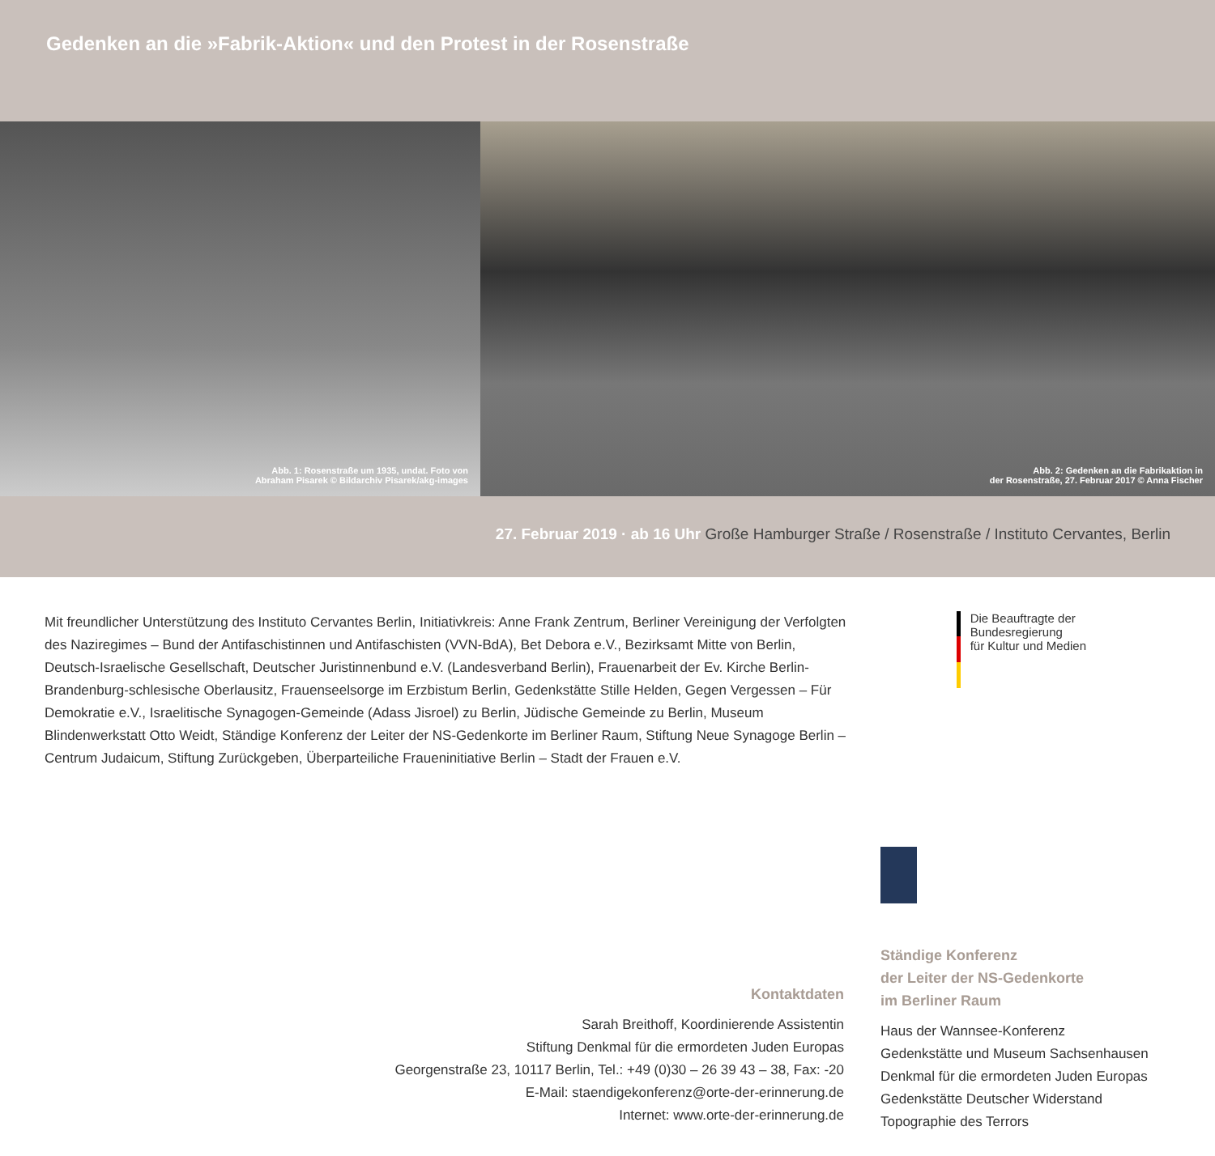Gedenken an die »Fabrik-Aktion« und den Protest in der Rosenstraße
Abb. 1: Rosenstraße um 1935, undat. Foto von
Abraham Pisarek © Bildarchiv Pisarek/akg-images
Abb. 2: Gedenken an die Fabrikaktion in
der Rosenstraße, 27. Februar 2017 © Anna Fischer
27. Februar 2019 · ab 16 Uhr Große Hamburger Straße / Rosenstraße / Instituto Cervantes, Berlin
Mit freundlicher Unterstützung des Instituto Cervantes Berlin, Initiativkreis: Anne Frank Zentrum, Berliner Vereinigung der Verfolgten des Naziregimes – Bund der Antifaschistinnen und Antifaschisten (VVN-BdA), Bet Debora e.V., Bezirksamt Mitte von Berlin, Deutsch-Israelische Gesellschaft, Deutscher Juristinnenbund e.V. (Landesverband Berlin), Frauenarbeit der Ev. Kirche Berlin-Brandenburg-schlesische Oberlausitz, Frauenseelsorge im Erzbistum Berlin, Gedenkstätte Stille Helden, Gegen Vergessen – Für Demokratie e.V., Israelitische Synagogen-Gemeinde (Adass Jisroel) zu Berlin, Jüdische Gemeinde zu Berlin, Museum Blindenwerkstatt Otto Weidt, Ständige Konferenz der Leiter der NS-Gedenkorte im Berliner Raum, Stiftung Neue Synagoge Berlin – Centrum Judaicum, Stiftung Zurückgeben, Überparteiliche Fraueninitiative Berlin – Stadt der Frauen e.V.
Die Beauftragte der Bundesregierung
für Kultur und Medien
Kontaktdaten
Sarah Breithoff, Koordinierende Assistentin
Stiftung Denkmal für die ermordeten Juden Europas
Georgenstraße 23, 10117 Berlin, Tel.: +49 (0)30 – 26 39 43 – 38, Fax: -20
E-Mail: staendigekonferenz@orte-der-erinnerung.de
Internet: www.orte-der-erinnerung.de
Ständige Konferenz
der Leiter der NS-Gedenkorte
im Berliner Raum
Haus der Wannsee-Konferenz
Gedenkstätte und Museum Sachsenhausen
Denkmal für die ermordeten Juden Europas
Gedenkstätte Deutscher Widerstand
Topographie des Terrors